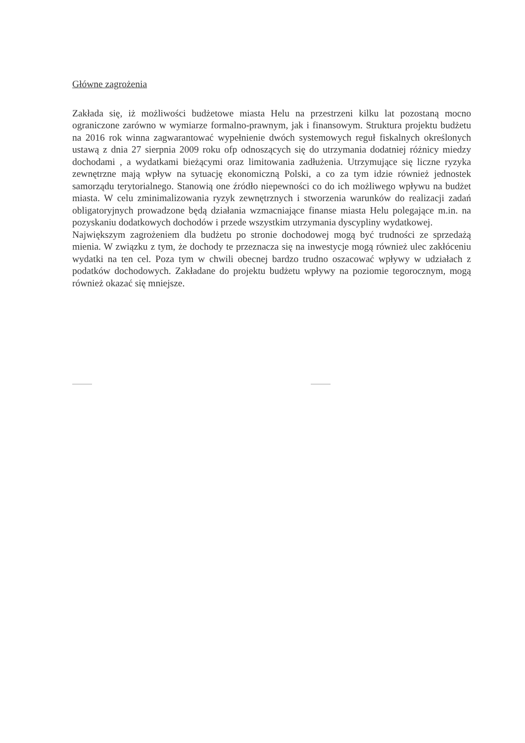Główne zagrożenia
Zakłada się, iż możliwości budżetowe miasta Helu na przestrzeni kilku lat pozostaną mocno ograniczone zarówno w wymiarze formalno-prawnym, jak i finansowym. Struktura projektu budżetu na 2016 rok winna zagwarantować wypełnienie dwóch systemowych reguł fiskalnych określonych ustawą z dnia 27 sierpnia 2009 roku ofp odnoszących się do utrzymania dodatniej różnicy miedzy dochodami , a wydatkami bieżącymi oraz limitowania zadłużenia. Utrzymujące się liczne ryzyka zewnętrzne mają wpływ na sytuację ekonomiczną Polski, a co za tym idzie również jednostek samorządu terytorialnego. Stanowią one źródło niepewności co do ich możliwego wpływu na budżet miasta. W celu zminimalizowania ryzyk zewnętrznych i stworzenia warunków do realizacji zadań obligatoryjnych prowadzone będą działania wzmacniające finanse miasta Helu polegające m.in. na pozyskaniu dodatkowych dochodów i przede wszystkim utrzymania dyscypliny wydatkowej.
Największym zagrożeniem dla budżetu po stronie dochodowej mogą być trudności ze sprzedażą mienia. W związku z tym, że dochody te przeznacza się na inwestycje mogą również ulec zakłóceniu wydatki na ten cel. Poza tym w chwili obecnej bardzo trudno oszacować wpływy w udziałach z podatków dochodowych. Zakładane do projektu budżetu wpływy na poziomie tegorocznym, mogą również okazać się mniejsze.